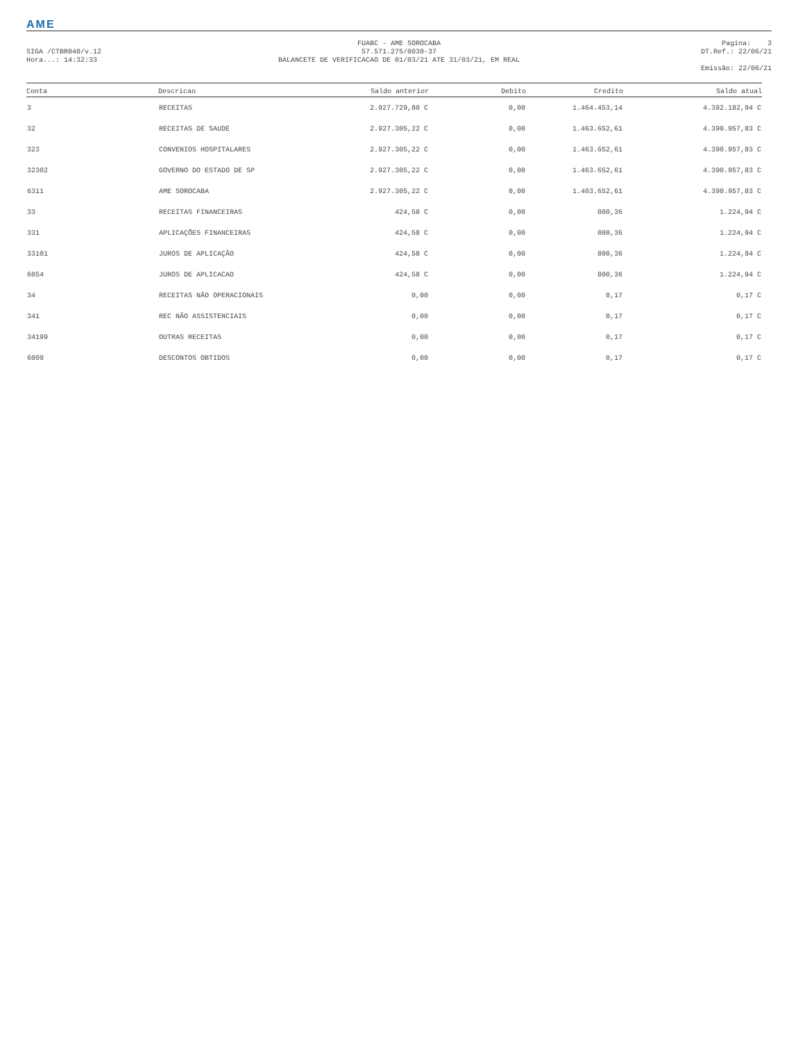AME
SIGA /CTBR040/v.12
Hora...: 14:32:33
FUABC - AME SOROCABA
57.571.275/0030-37
BALANCETE DE VERIFICACAO DE 01/03/21 ATE 31/03/21, EM REAL
Pagina: 3
DT.Ref.: 22/06/21
Emissão: 22/06/21
| Conta | Descricao | Saldo anterior | Debito | Credito | Saldo atual |
| --- | --- | --- | --- | --- | --- |
| 3 | RECEITAS | 2.927.729,80 C | 0,00 | 1.464.453,14 | 4.392.182,94 C |
| 32 | RECEITAS DE SAUDE | 2.927.305,22 C | 0,00 | 1.463.652,61 | 4.390.957,83 C |
| 323 | CONVENIOS HOSPITALARES | 2.927.305,22 C | 0,00 | 1.463.652,61 | 4.390.957,83 C |
| 32302 | GOVERNO DO ESTADO DE SP | 2.927.305,22 C | 0,00 | 1.463.652,61 | 4.390.957,83 C |
| 6311 | AME SOROCABA | 2.927.305,22 C | 0,00 | 1.463.652,61 | 4.390.957,83 C |
| 33 | RECEITAS FINANCEIRAS | 424,58 C | 0,00 | 800,36 | 1.224,94 C |
| 331 | APLICAÇÕES FINANCEIRAS | 424,58 C | 0,00 | 800,36 | 1.224,94 C |
| 33101 | JUROS DE APLICAÇÃO | 424,58 C | 0,00 | 800,36 | 1.224,94 C |
| 6054 | JUROS DE APLICACAO | 424,58 C | 0,00 | 800,36 | 1.224,94 C |
| 34 | RECEITAS NÃO OPERACIONAIS | 0,00 | 0,00 | 0,17 | 0,17 C |
| 341 | REC NÃO ASSISTENCIAIS | 0,00 | 0,00 | 0,17 | 0,17 C |
| 34199 | OUTRAS RECEITAS | 0,00 | 0,00 | 0,17 | 0,17 C |
| 6009 | DESCONTOS OBTIDOS | 0,00 | 0,00 | 0,17 | 0,17 C |